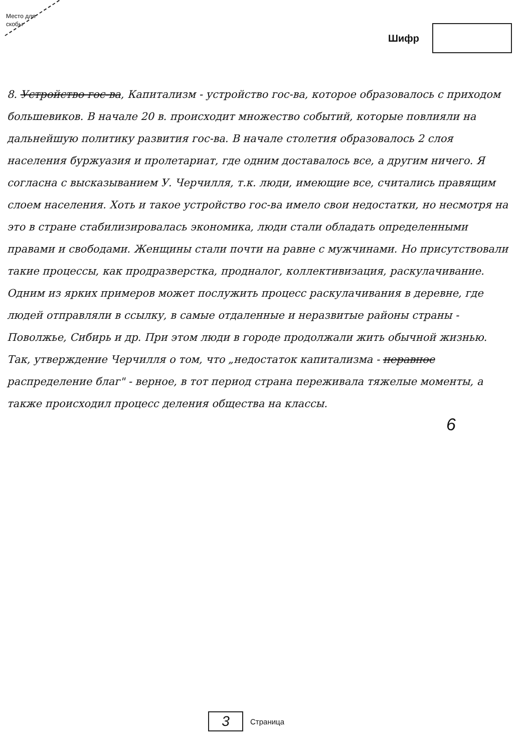Место для скобы
Шифр
8. Устройство гос-ва, Капитализм - устройство гос-ва, которое образовалось с приходом большевиков. В начале 20 в. происходит множество событий, которые повлияли на дальнейшую политику развития гос-ва. В начале столетия образовалось 2 слоя населения буржуазия и пролетариат, где одним доставалось все, а другим ничего. Я согласна с высказыванием У. Черчилля, т.к. люди, имеющие все, считались правящим слоем населения. Хоть и такое устройство гос-ва имело свои недостатки, но несмотря на это в стране стабилизировалась экономика, люди стали обладать определенными правами и свободами. Женщины стали почти на равне с мужчинами. Но присутствовали такие процессы, как продразверстка, продналог, коллективизация, раскулачивание. Одним из ярких примеров может послужить процесс раскулачивания в деревне, где людей отправляли в ссылку, в самые отдаленные и неразвитые районы страны - Поволжье, Сибирь и др. При этом люди в городе продолжали жить обычной жизнью. Так, утверждение Черчилля о том, что „недостаток капитализма - неравное распределение благ" - верное, в тот период страна переживала тяжелые моменты, а также происходил процесс деления общества на классы.
6
3 Страница